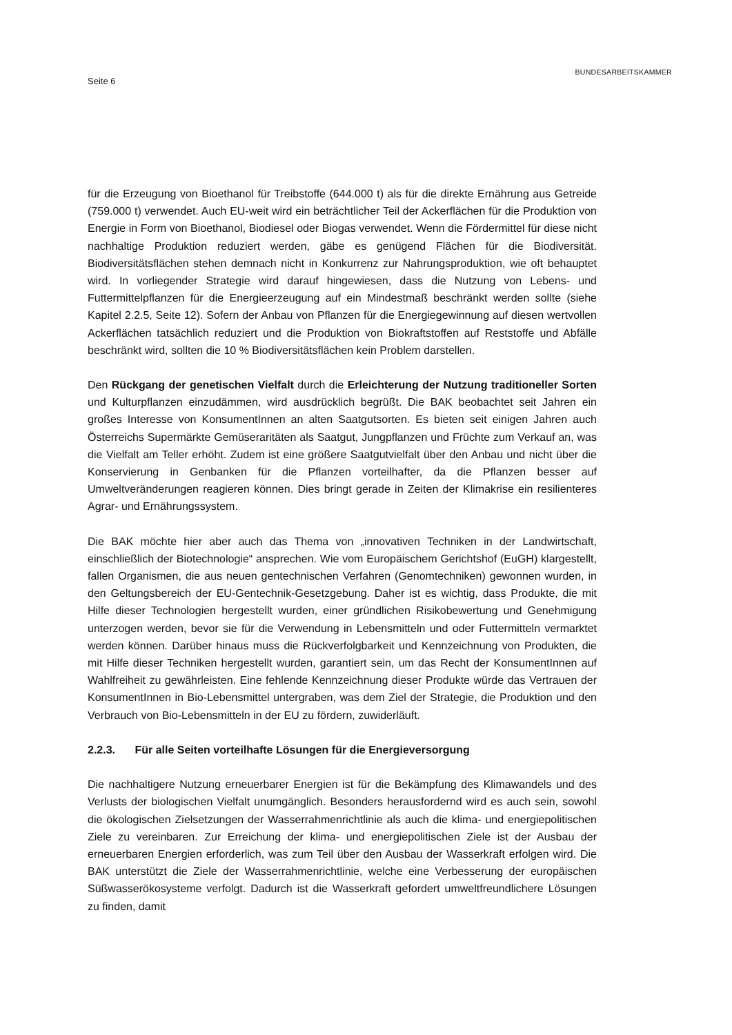Seite 6
BUNDESARBEITSKAMMER
für die Erzeugung von Bioethanol für Treibstoffe (644.000 t) als für die direkte Ernährung aus Getreide (759.000 t) verwendet. Auch EU-weit wird ein beträchtlicher Teil der Ackerflächen für die Produktion von Energie in Form von Bioethanol, Biodiesel oder Biogas verwendet. Wenn die Fördermittel für diese nicht nachhaltige Produktion reduziert werden, gäbe es genügend Flächen für die Biodiversität. Biodiversitätsflächen stehen demnach nicht in Konkurrenz zur Nahrungsproduktion, wie oft behauptet wird. In vorliegender Strategie wird darauf hingewiesen, dass die Nutzung von Lebens- und Futtermittelpflanzen für die Energie­erzeugung auf ein Mindestmaß beschränkt werden sollte (siehe Kapitel 2.2.5, Seite 12). Sofern der Anbau von Pflanzen für die Energiegewinnung auf diesen wertvollen Ackerflächen tatsächlich reduziert und die Produktion von Biokraftstoffen auf Reststoffe und Abfälle beschränkt wird, sollten die 10 % Biodiversitätsflächen kein Problem darstellen.
Den Rückgang der genetischen Vielfalt durch die Erleichterung der Nutzung traditioneller Sorten und Kulturpflanzen einzudämmen, wird ausdrücklich begrüßt. Die BAK beobachtet seit Jahren ein großes Interesse von KonsumentInnen an alten Saatgutsorten. Es bieten seit einigen Jahren auch Österreichs Supermärkte Gemüseraritäten als Saatgut, Jungpflanzen und Früchte zum Verkauf an, was die Vielfalt am Teller erhöht. Zudem ist eine größere Saatgutvielfalt über den Anbau und nicht über die Konservierung in Genbanken für die Pflanzen vorteilhafter, da die Pflanzen besser auf Umweltveränderungen reagieren können. Dies bringt gerade in Zeiten der Klimakrise ein resilienteres Agrar- und Ernährungssystem.
Die BAK möchte hier aber auch das Thema von „innovativen Techniken in der Landwirtschaft, einschließlich der Biotechnologie“ ansprechen. Wie vom Europäischem Gerichtshof (EuGH) klargestellt, fallen Organismen, die aus neuen gentechnischen Verfahren (Genomtechniken) gewonnen wurden, in den Geltungsbereich der EU-Gentechnik-Gesetzgebung. Daher ist es wichtig, dass Produkte, die mit Hilfe dieser Technologien hergestellt wurden, einer gründlichen Risikobewertung und Genehmigung unterzogen werden, bevor sie für die Verwendung in Lebensmitteln und oder Futtermitteln vermarktet werden können. Darüber hinaus muss die Rückverfolgbarkeit und Kennzeichnung von Produkten, die mit Hilfe dieser Techniken hergestellt wurden, garantiert sein, um das Recht der KonsumentInnen auf Wahlfreiheit zu gewährleisten. Eine fehlende Kennzeichnung dieser Produkte würde das Vertrauen der KonsumentInnen in Bio-Lebensmittel untergraben, was dem Ziel der Strategie, die Produktion und den Verbrauch von Bio-Lebensmitteln in der EU zu fördern, zuwiderläuft.
2.2.3. Für alle Seiten vorteilhafte Lösungen für die Energieversorgung
Die nachhaltigere Nutzung erneuerbarer Energien ist für die Bekämpfung des Klimawandels und des Verlusts der biologischen Vielfalt unumgänglich. Besonders herausfordernd wird es auch sein, sowohl die ökologischen Zielsetzungen der Wasserrahmenrichtlinie als auch die klima- und energiepolitischen Ziele zu vereinbaren. Zur Erreichung der klima- und energiepolitischen Ziele ist der Ausbau der erneuerbaren Energien erforderlich, was zum Teil über den Ausbau der Wasserkraft erfolgen wird. Die BAK unterstützt die Ziele der Wasserrahmenrichtlinie, welche eine Verbesserung der europäischen Süßwasserökosysteme verfolgt. Dadurch ist die Wasserkraft gefordert umweltfreundlichere Lösungen zu finden, damit